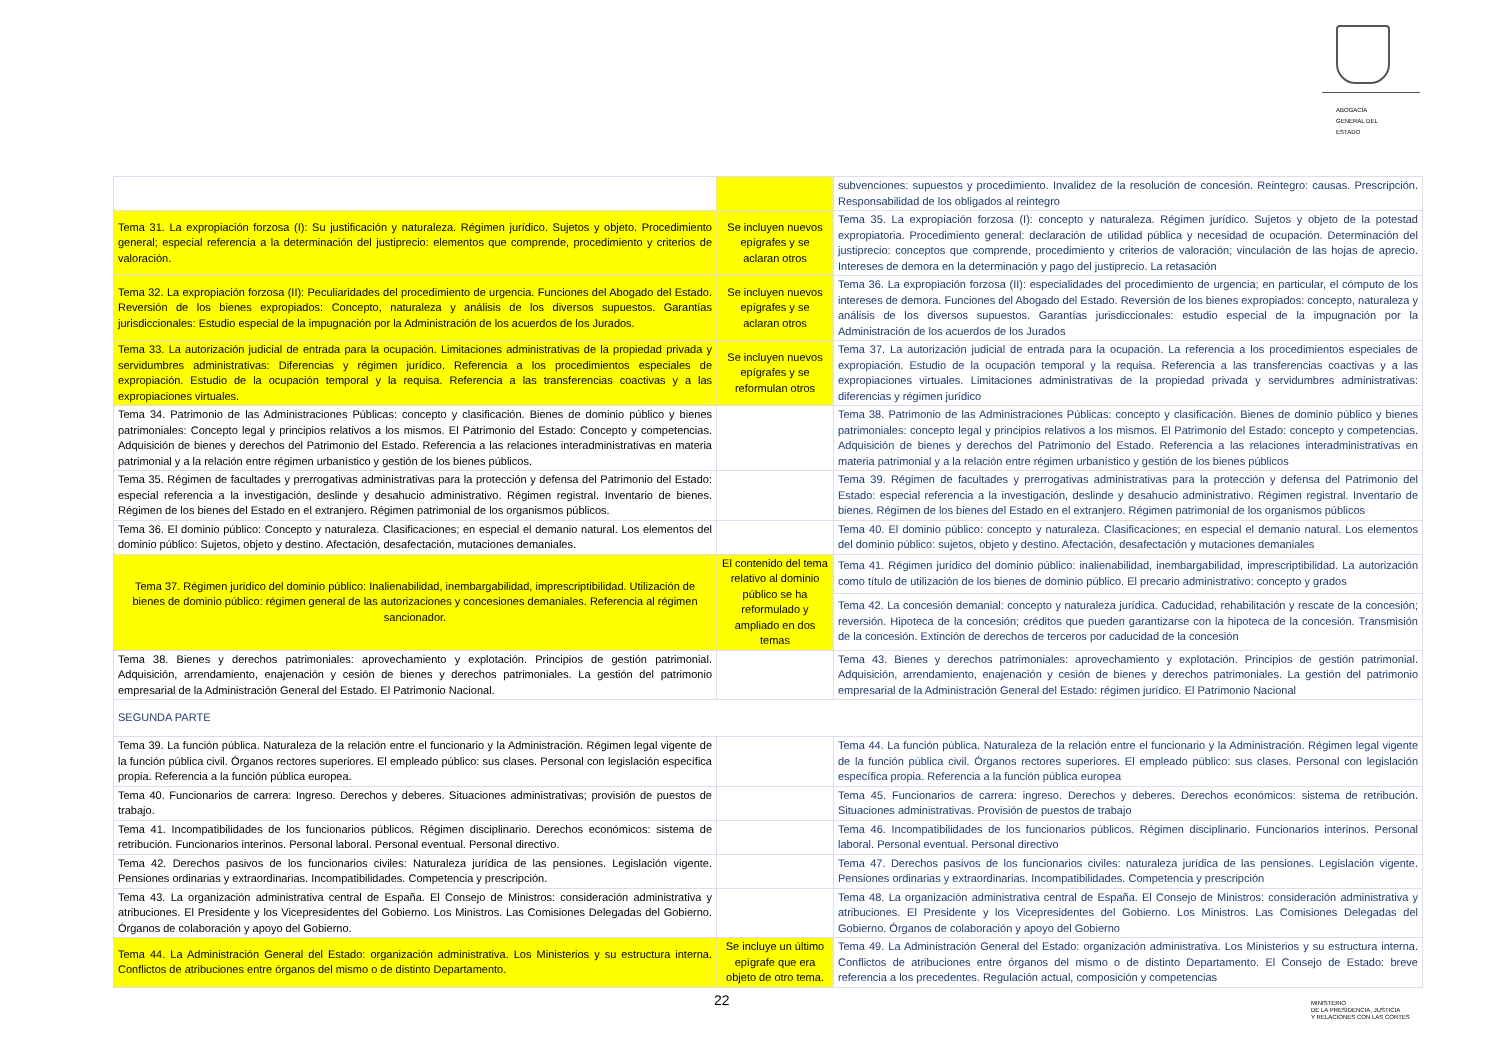ABOGACÍA
GENERAL DEL
ESTADO
| | | subvenciones: supuestos y procedimiento. Invalidez de la resolución de concesión. Reintegro: causas. Prescripción. Responsabilidad de los obligados al reintegro |
| Tema 31. La expropiación forzosa (I): Su justificación y naturaleza. Régimen jurídico. Sujetos y objeto. Procedimiento general; especial referencia a la determinación del justiprecio: elementos que comprende, procedimiento y criterios de valoración. | Se incluyen nuevos epígrafes y se aclaran otros | Tema 35. La expropiación forzosa (I): concepto y naturaleza. Régimen jurídico. Sujetos y objeto de la potestad expropiatoria. Procedimiento general: declaración de utilidad pública y necesidad de ocupación. Determinación del justiprecio: conceptos que comprende, procedimiento y criterios de valoración; vinculación de las hojas de aprecio. Intereses de demora en la determinación y pago del justiprecio. La retasación |
| Tema 32. La expropiación forzosa (II): Peculiaridades del procedimiento de urgencia. Funciones del Abogado del Estado. Reversión de los bienes expropiados: Concepto, naturaleza y análisis de los diversos supuestos. Garantías jurisdiccionales: Estudio especial de la impugnación por la Administración de los acuerdos de los Jurados. | Se incluyen nuevos epígrafes y se aclaran otros | Tema 36. La expropiación forzosa (II): especialidades del procedimiento de urgencia; en particular, el cómputo de los intereses de demora. Funciones del Abogado del Estado. Reversión de los bienes expropiados: concepto, naturaleza y análisis de los diversos supuestos. Garantías jurisdiccionales: estudio especial de la impugnación por la Administración de los acuerdos de los Jurados |
| Tema 33. La autorización judicial de entrada para la ocupación. Limitaciones administrativas de la propiedad privada y servidumbres administrativas: Diferencias y régimen jurídico. Referencia a los procedimientos especiales de expropiación. Estudio de la ocupación temporal y la requisa. Referencia a las transferencias coactivas y a las expropiaciones virtuales. | Se incluyen nuevos epígrafes y se reformulan otros | Tema 37. La autorización judicial de entrada para la ocupación. La referencia a los procedimientos especiales de expropiación. Estudio de la ocupación temporal y la requisa. Referencia a las transferencias coactivas y a las expropiaciones virtuales. Limitaciones administrativas de la propiedad privada y servidumbres administrativas: diferencias y régimen jurídico |
| Tema 34. Patrimonio de las Administraciones Públicas: concepto y clasificación. Bienes de dominio público y bienes patrimoniales: Concepto legal y principios relativos a los mismos. El Patrimonio del Estado: Concepto y competencias. Adquisición de bienes y derechos del Patrimonio del Estado. Referencia a las relaciones interadministrativas en materia patrimonial y a la relación entre régimen urbanístico y gestión de los bienes públicos. | | Tema 38. Patrimonio de las Administraciones Públicas: concepto y clasificación. Bienes de dominio público y bienes patrimoniales: concepto legal y principios relativos a los mismos. El Patrimonio del Estado: concepto y competencias. Adquisición de bienes y derechos del Patrimonio del Estado. Referencia a las relaciones interadministrativas en materia patrimonial y a la relación entre régimen urbanístico y gestión de los bienes públicos |
| Tema 35. Régimen de facultades y prerrogativas administrativas para la protección y defensa del Patrimonio del Estado: especial referencia a la investigación, deslinde y desahucio administrativo. Régimen registral. Inventario de bienes. Régimen de los bienes del Estado en el extranjero. Régimen patrimonial de los organismos públicos. | | Tema 39. Régimen de facultades y prerrogativas administrativas para la protección y defensa del Patrimonio del Estado: especial referencia a la investigación, deslinde y desahucio administrativo. Régimen registral. Inventario de bienes. Régimen de los bienes del Estado en el extranjero. Régimen patrimonial de los organismos públicos |
| Tema 36. El dominio público: Concepto y naturaleza. Clasificaciones; en especial el demanio natural. Los elementos del dominio público: Sujetos, objeto y destino. Afectación, desafectación, mutaciones demaniales. | | Tema 40. El dominio público: concepto y naturaleza. Clasificaciones; en especial el demanio natural. Los elementos del dominio público: sujetos, objeto y destino. Afectación, desafectación y mutaciones demaniales |
| Tema 37. Régimen jurídico del dominio público: Inalienabilidad, inembargabilidad, imprescriptibilidad. Utilización de bienes de dominio público: régimen general de las autorizaciones y concesiones demaniales. Referencia al régimen sancionador. | El contenido del tema relativo al dominio público se ha reformulado y ampliado en dos temas | Tema 41. Régimen jurídico del dominio público: inalienabilidad, inembargabilidad, imprescriptibilidad. La autorización como título de utilización de los bienes de dominio público. El precario administrativo: concepto y grados |
| | | Tema 42. La concesión demanial: concepto y naturaleza jurídica. Caducidad, rehabilitación y rescate de la concesión; reversión. Hipoteca de la concesión; créditos que pueden garantizarse con la hipoteca de la concesión. Transmisión de la concesión. Extinción de derechos de terceros por caducidad de la concesión |
| Tema 38. Bienes y derechos patrimoniales: aprovechamiento y explotación. Principios de gestión patrimonial. Adquisición, arrendamiento, enajenación y cesión de bienes y derechos patrimoniales. La gestión del patrimonio empresarial de la Administración General del Estado. El Patrimonio Nacional. | | Tema 43. Bienes y derechos patrimoniales: aprovechamiento y explotación. Principios de gestión patrimonial. Adquisición, arrendamiento, enajenación y cesión de bienes y derechos patrimoniales. La gestión del patrimonio empresarial de la Administración General del Estado: régimen jurídico. El Patrimonio Nacional |
| SEGUNDA PARTE | | |
| Tema 39. La función pública. Naturaleza de la relación entre el funcionario y la Administración. Régimen legal vigente de la función pública civil. Órganos rectores superiores. El empleado público: sus clases. Personal con legislación específica propia. Referencia a la función pública europea. | | Tema 44. La función pública. Naturaleza de la relación entre el funcionario y la Administración. Régimen legal vigente de la función pública civil. Órganos rectores superiores. El empleado público: sus clases. Personal con legislación específica propia. Referencia a la función pública europea |
| Tema 40. Funcionarios de carrera: Ingreso. Derechos y deberes. Situaciones administrativas; provisión de puestos de trabajo. | | Tema 45. Funcionarios de carrera: ingreso. Derechos y deberes. Derechos económicos: sistema de retribución. Situaciones administrativas. Provisión de puestos de trabajo |
| Tema 41. Incompatibilidades de los funcionarios públicos. Régimen disciplinario. Derechos económicos: sistema de retribución. Funcionarios interinos. Personal laboral. Personal eventual. Personal directivo. | | Tema 46. Incompatibilidades de los funcionarios públicos. Régimen disciplinario. Funcionarios interinos. Personal laboral. Personal eventual. Personal directivo |
| Tema 42. Derechos pasivos de los funcionarios civiles: Naturaleza jurídica de las pensiones. Legislación vigente. Pensiones ordinarias y extraordinarias. Incompatibilidades. Competencia y prescripción. | | Tema 47. Derechos pasivos de los funcionarios civiles: naturaleza jurídica de las pensiones. Legislación vigente. Pensiones ordinarias y extraordinarias. Incompatibilidades. Competencia y prescripción |
| Tema 43. La organización administrativa central de España. El Consejo de Ministros: consideración administrativa y atribuciones. El Presidente y los Vicepresidentes del Gobierno. Los Ministros. Las Comisiones Delegadas del Gobierno. Órganos de colaboración y apoyo del Gobierno. | | Tema 48. La organización administrativa central de España. El Consejo de Ministros: consideración administrativa y atribuciones. El Presidente y los Vicepresidentes del Gobierno. Los Ministros. Las Comisiones Delegadas del Gobierno. Órganos de colaboración y apoyo del Gobierno |
| Tema 44. La Administración General del Estado: organización administrativa. Los Ministerios y su estructura interna. Conflictos de atribuciones entre órganos del mismo o de distinto Departamento. | Se incluye un último epígrafe que era objeto de otro tema. | Tema 49. La Administración General del Estado: organización administrativa. Los Ministerios y su estructura interna. Conflictos de atribuciones entre órganos del mismo o de distinto Departamento. El Consejo de Estado: breve referencia a los precedentes. Regulación actual, composición y competencias |
22
MINISTERIO
DE LA PRESIDENCIA, JUSTICIA
Y RELACIONES CON LAS CORTES